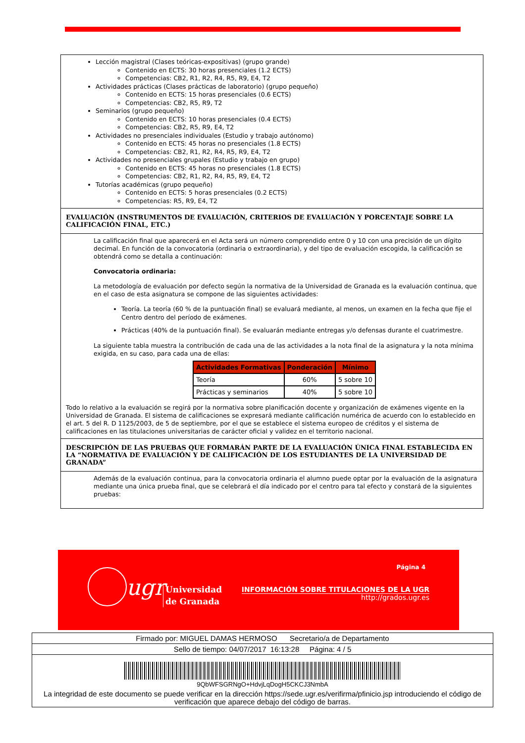Lección magistral (Clases teóricas-expositivas) (grupo grande)
Contenido en ECTS: 30 horas presenciales (1.2 ECTS)
Competencias: CB2, R1, R2, R4, R5, R9, E4, T2
Actividades prácticas (Clases prácticas de laboratorio) (grupo pequeño)
Contenido en ECTS: 15 horas presenciales (0.6 ECTS)
Competencias: CB2, R5, R9, T2
Seminarios (grupo pequeño)
Contenido en ECTS: 10 horas presenciales (0.4 ECTS)
Competencias: CB2, R5, R9, E4, T2
Actividades no presenciales individuales (Estudio y trabajo autónomo)
Contenido en ECTS: 45 horas no presenciales (1.8 ECTS)
Competencias: CB2, R1, R2, R4, R5, R9, E4, T2
Actividades no presenciales grupales (Estudio y trabajo en grupo)
Contenido en ECTS: 45 horas no presenciales (1.8 ECTS)
Competencias: CB2, R1, R2, R4, R5, R9, E4, T2
Tutorías académicas (grupo pequeño)
Contenido en ECTS: 5 horas presenciales (0.2 ECTS)
Competencias: R5, R9, E4, T2
EVALUACIÓN (INSTRUMENTOS DE EVALUACIÓN, CRITERIOS DE EVALUACIÓN Y PORCENTAJE SOBRE LA CALIFICACIÓN FINAL, ETC.)
La calificación final que aparecerá en el Acta será un número comprendido entre 0 y 10 con una precisión de un dígito decimal. En función de la convocatoria (ordinaria o extraordinaria), y del tipo de evaluación escogida, la calificación se obtendrá como se detalla a continuación:
Convocatoria ordinaria:
La metodología de evaluación por defecto según la normativa de la Universidad de Granada es la evaluación continua, que en el caso de esta asignatura se compone de las siguientes actividades:
Teoría. La teoría (60 % de la puntuación final) se evaluará mediante, al menos, un examen en la fecha que fije el Centro dentro del período de exámenes.
Prácticas (40% de la puntuación final). Se evaluarán mediante entregas y/o defensas durante el cuatrimestre.
La siguiente tabla muestra la contribución de cada una de las actividades a la nota final de la asignatura y la nota mínima exigida, en su caso, para cada una de ellas:
| Actividades Formativas | Ponderación | Mínimo |
| --- | --- | --- |
| Teoría | 60% | 5 sobre 10 |
| Prácticas y seminarios | 40% | 5 sobre 10 |
Todo lo relativo a la evaluación se regirá por la normativa sobre planificación docente y organización de exámenes vigente en la Universidad de Granada. El sistema de calificaciones se expresará mediante calificación numérica de acuerdo con lo establecido en el art. 5 del R. D 1125/2003, de 5 de septiembre, por el que se establece el sistema europeo de créditos y el sistema de calificaciones en las titulaciones universitarias de carácter oficial y validez en el territorio nacional.
DESCRIPCIÓN DE LAS PRUEBAS QUE FORMARÁN PARTE DE LA EVALUACIÓN ÚNICA FINAL ESTABLECIDA EN LA “NORMATIVA DE EVALUACIÓN Y DE CALIFICACIÓN DE LOS ESTUDIANTES DE LA UNIVERSIDAD DE GRANADA”
Además de la evaluación continua, para la convocatoria ordinaria el alumno puede optar por la evaluación de la asignatura mediante una única prueba final, que se celebrará el día indicado por el centro para tal efecto y constará de la siguientes pruebas:
ugr
Universidad
de Granada
Página 4
INFORMACIÓN SOBRE TITULACIONES DE LA UGR
http://grados.ugr.es
Firmado por: MIGUEL DAMAS HERMOSO Secretario/a de Departamento
Sello de tiempo: 04/07/2017 16:13:28 Página: 4 / 5
9QbWFSGRNgO+HdvjLqDogH5CKCJ3NmbA
La integridad de este documento se puede verificar en la dirección https://sede.ugr.es/verifirma/pfinicio.jsp introduciendo el código de verificación que aparece debajo del código de barras.